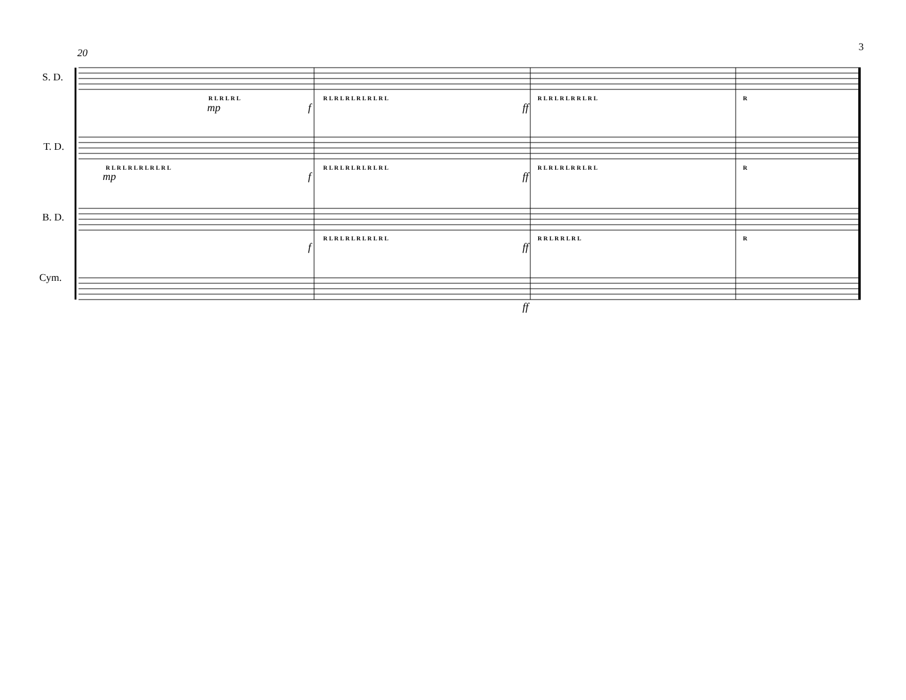3
20
S. D.
T. D.
B. D.
Cym.
R L R L R L R L R L R L
R L R L R L R L R L R L
R L R L R L R L R L R L
R L R L R L R R L R L
R L R L R L R R L R L
R R L R R L R L
R
R
R
R L R L R L
R L R L R L R L R L R L
mp
f
ff
mp
f
ff
f
ff
ff